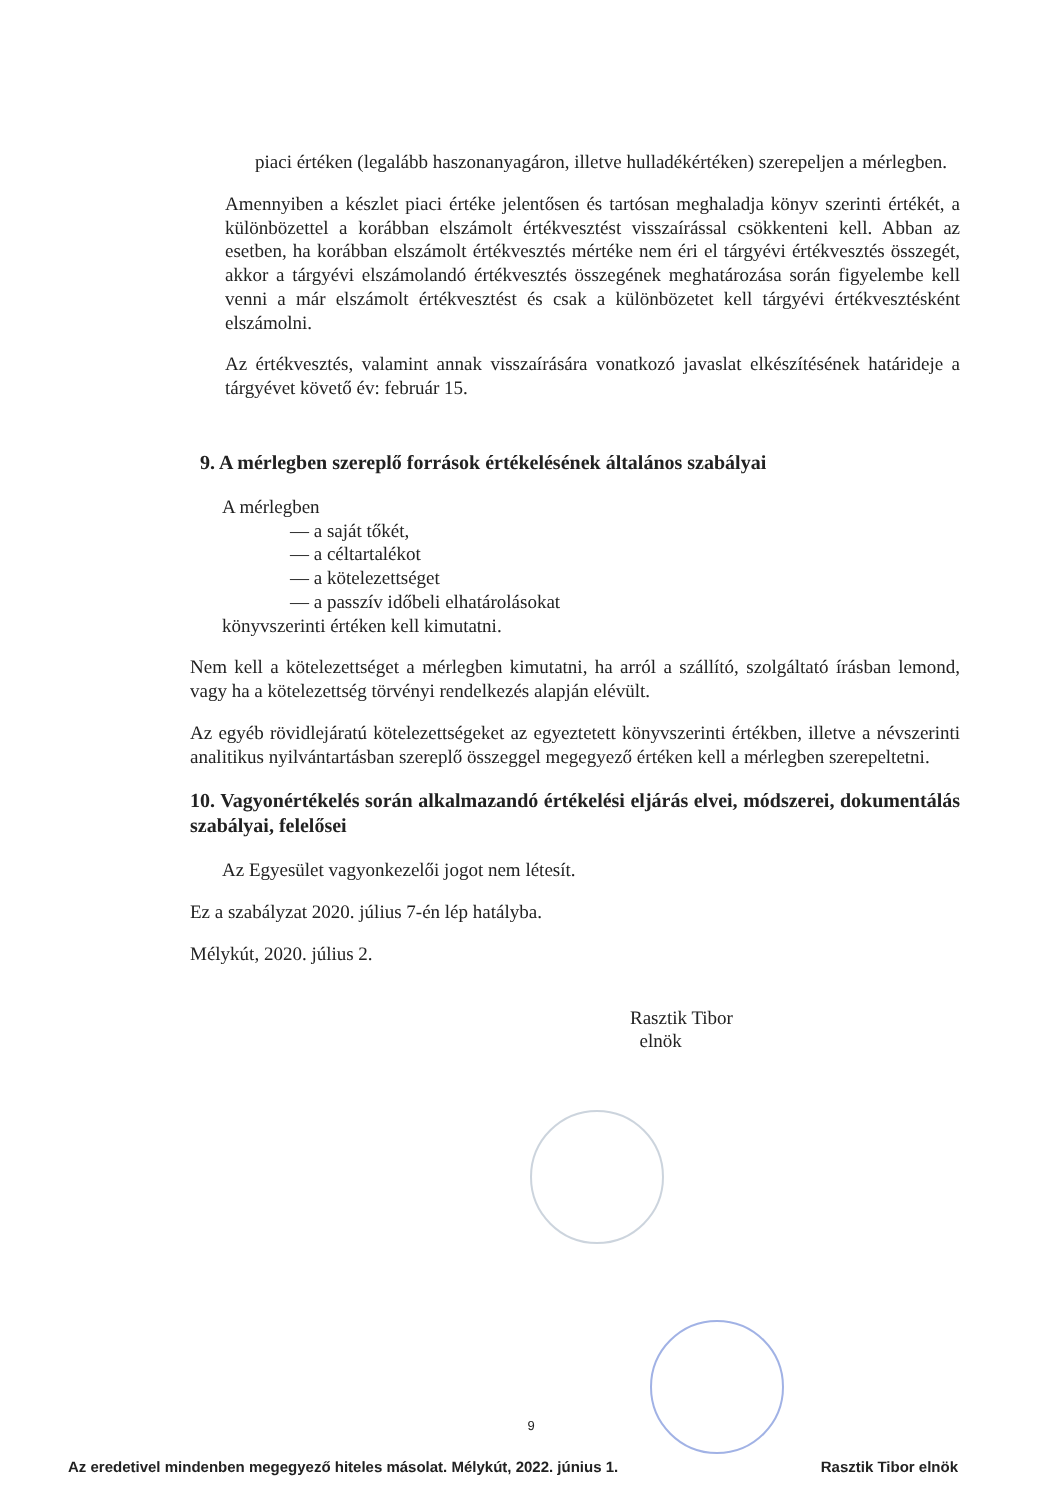piaci értéken (legalább haszonanyagáron, illetve hulladékértéken) szerepeljen a mérlegben.
Amennyiben a készlet piaci értéke jelentősen és tartósan meghaladja könyv szerinti értékét, a különbözettel a korábban elszámolt értékvesztést visszaírással csökkenteni kell. Abban az esetben, ha korábban elszámolt értékvesztés mértéke nem éri el tárgyévi értékvesztés összegét, akkor a tárgyévi elszámolandó értékvesztés összegének meghatározása során figyelembe kell venni a már elszámolt értékvesztést és csak a különbözetet kell tárgyévi értékvesztésként elszámolni.
Az értékvesztés, valamint annak visszaírására vonatkozó javaslat elkészítésének határideje a tárgyévet követő év: február 15.
9. A mérlegben szereplő források értékelésének általános szabályai
A mérlegben
— a saját tőkét,
— a céltartalékot
— a kötelezettséget
— a passzív időbeli elhatárolásokat
könyvszerinti értéken kell kimutatni.
Nem kell a kötelezettséget a mérlegben kimutatni, ha arról a szállító, szolgáltató írásban lemond, vagy ha a kötelezettség törvényi rendelkezés alapján elévült.
Az egyéb rövidlejáratú kötelezettségeket az egyeztetett könyvszerinti értékben, illetve a névszerinti analitikus nyilvántartásban szereplő összeggel megegyező értéken kell a mérlegben szerepeltetni.
10. Vagyonértékelés során alkalmazandó értékelési eljárás elvei, módszerei, dokumentálás szabályai, felelősei
Az Egyesület vagyonkezelői jogot nem létesít.
Ez a szabályzat 2020. július 7-én lép hatályba.
Mélykút, 2020. július 2.
Rasztik Tibor
elnök
9
Az eredetivel mindenben megegyező hiteles másolat. Mélykút, 2022. június 1. Rasztik Tibor elnök